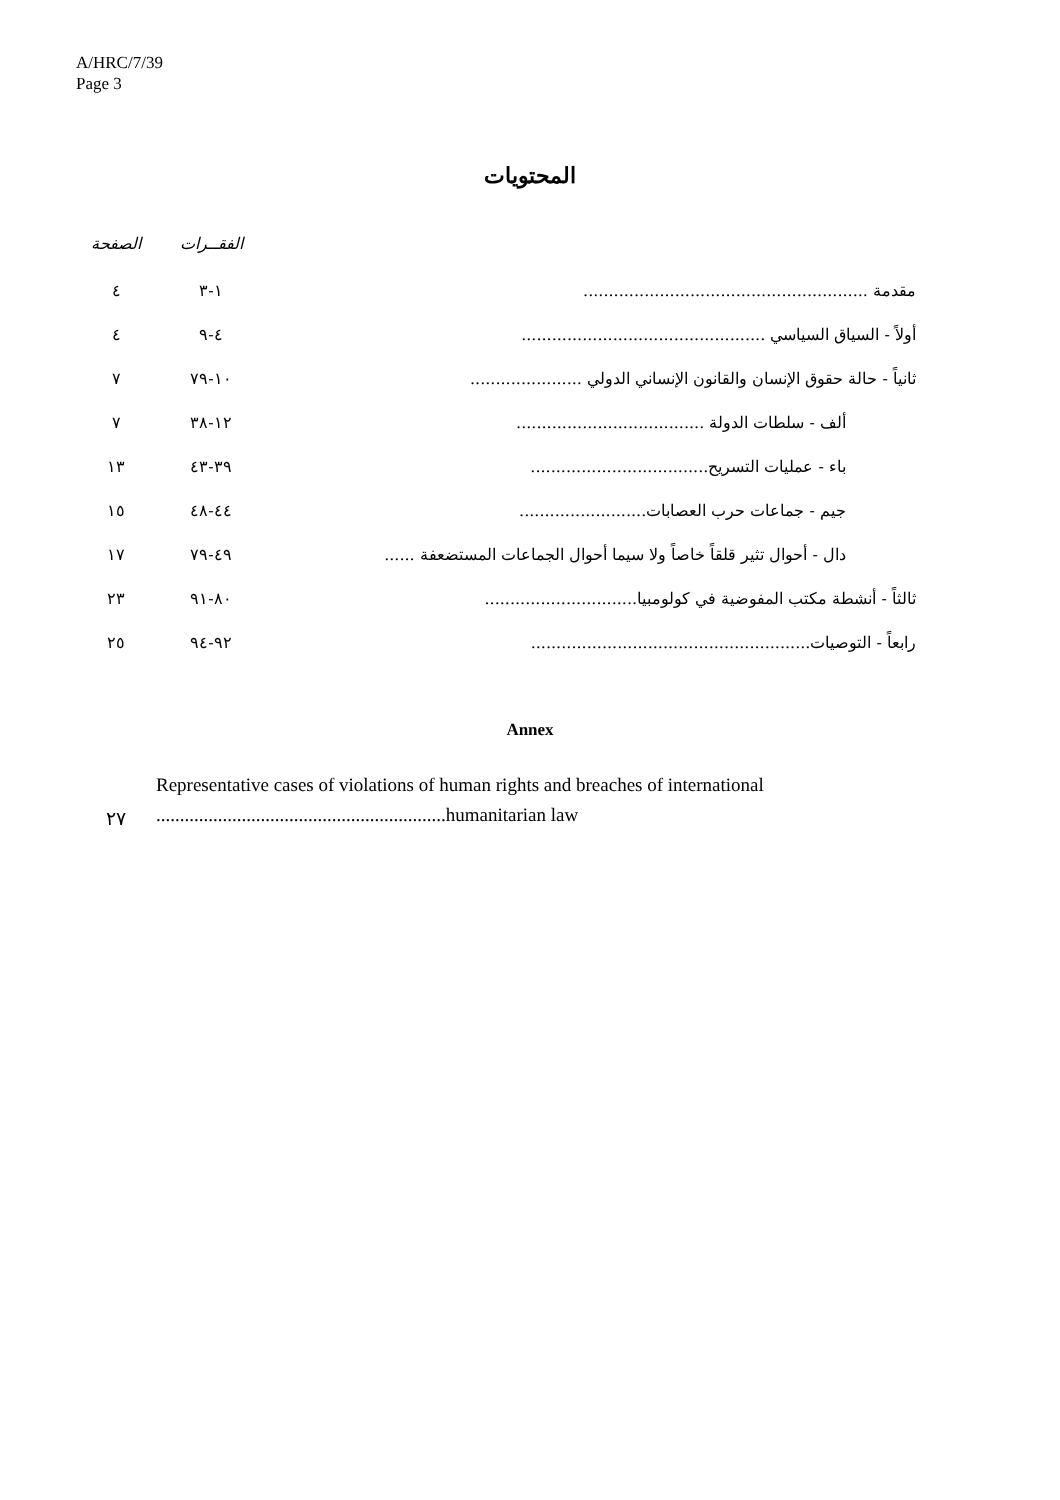A/HRC/7/39
Page 3
المحتويات
| | الفقــرات | الصفحة |
| مقدمة ........................................................ | ١-٣ | ٤ |
| أولاً - السياق السياسي ................................................ | ٤-٩ | ٤ |
| ثانياً - حالة حقوق الإنسان والقانون الإنساني الدولي ...................... | ١٠-٧٩ | ٧ |
| ألف - سلطات الدولة ..................................... | ١٢-٣٨ | ٧ |
| باء - عمليات التسريح................................... | ٣٩-٤٣ | ١٣ |
| جيم - جماعات حرب العصابات......................... | ٤٤-٤٨ | ١٥ |
| دال - أحوال تثير قلقاً خاصاً ولا سيما أحوال الجماعات المستضعفة ...... | ٤٩-٧٩ | ١٧ |
| ثالثاً - أنشطة مكتب المفوضية في كولومبيا.............................. | ٨٠-٩١ | ٢٣ |
| رابعاً - التوصيات....................................................... | ٩٢-٩٤ | ٢٥ |
Annex
٢٧
Representative cases of violations of human rights and breaches of international
.............................................................humanitarian law